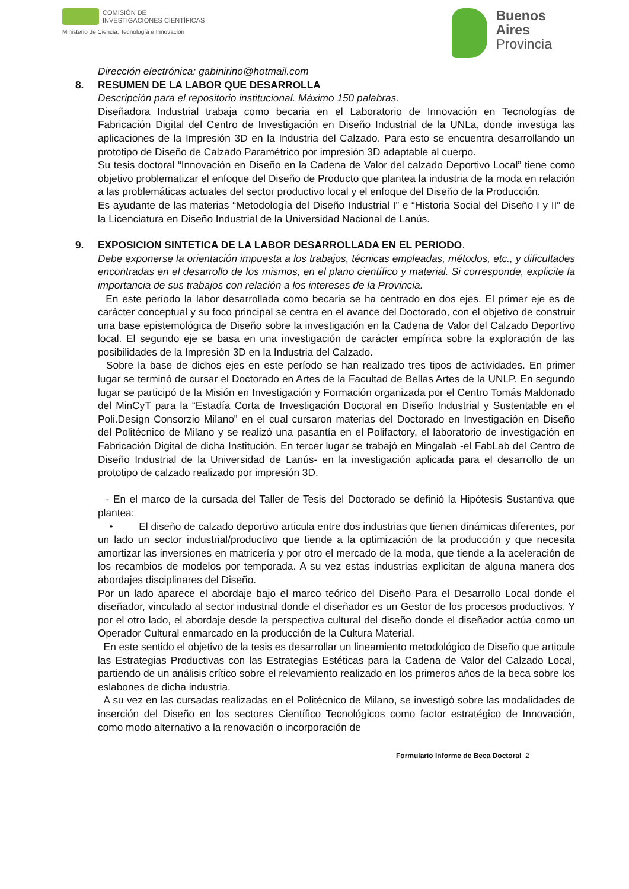COMISIÓN DE
INVESTIGACIONES CIENTÍFICAS
Ministerio de Ciencia, Tecnología e Innovación
Buenos
Aires
Provincia
Dirección electrónica: gabinirino@hotmail.com
8. RESUMEN DE LA LABOR QUE DESARROLLA
Descripción para el repositorio institucional. Máximo 150 palabras.
Diseñadora Industrial trabaja como becaria en el Laboratorio de Innovación en Tecnologías de Fabricación Digital del Centro de Investigación en Diseño Industrial de la UNLa, donde investiga las aplicaciones de la Impresión 3D en la Industria del Calzado. Para esto se encuentra desarrollando un prototipo de Diseño de Calzado Paramétrico por impresión 3D adaptable al cuerpo.
Su tesis doctoral “Innovación en Diseño en la Cadena de Valor del calzado Deportivo Local” tiene como objetivo problematizar el enfoque del Diseño de Producto que plantea la industria de la moda en relación a las problemáticas actuales del sector productivo local y el enfoque del Diseño de la Producción.
Es ayudante de las materias “Metodología del Diseño Industrial I” e “Historia Social del Diseño I y II” de la Licenciatura en Diseño Industrial de la Universidad Nacional de Lanús.
9. EXPOSICION SINTETICA DE LA LABOR DESARROLLADA EN EL PERIODO.
Debe exponerse la orientación impuesta a los trabajos, técnicas empleadas, métodos, etc., y dificultades encontradas en el desarrollo de los mismos, en el plano científico y material. Si corresponde, explicite la importancia de sus trabajos con relación a los intereses de la Provincia.
En este período la labor desarrollada como becaria se ha centrado en dos ejes. El primer eje es de carácter conceptual y su foco principal se centra en el avance del Doctorado, con el objetivo de construir una base epistemológica de Diseño sobre la investigación en la Cadena de Valor del Calzado Deportivo local. El segundo eje se basa en una investigación de carácter empírica sobre la exploración de las posibilidades de la Impresión 3D en la Industria del Calzado.
Sobre la base de dichos ejes en este período se han realizado tres tipos de actividades. En primer lugar se terminó de cursar el Doctorado en Artes de la Facultad de Bellas Artes de la UNLP. En segundo lugar se participó de la Misión en Investigación y Formación organizada por el Centro Tomás Maldonado del MinCyT para la “Estadía Corta de Investigación Doctoral en Diseño Industrial y Sustentable en el Poli.Design Consorzio Milano” en el cual cursaron materias del Doctorado en Investigación en Diseño del Politécnico de Milano y se realizó una pasantía en el Polifactory, el laboratorio de investigación en Fabricación Digital de dicha Institución. En tercer lugar se trabajó en Mingalab -el FabLab del Centro de Diseño Industrial de la Universidad de Lanús- en la investigación aplicada para el desarrollo de un prototipo de calzado realizado por impresión 3D.
- En el marco de la cursada del Taller de Tesis del Doctorado se definió la Hipótesis Sustantiva que plantea:
• El diseño de calzado deportivo articula entre dos industrias que tienen dinámicas diferentes, por un lado un sector industrial/productivo que tiende a la optimización de la producción y que necesita amortizar las inversiones en matricería y por otro el mercado de la moda, que tiende a la aceleración de los recambios de modelos por temporada. A su vez estas industrias explicitan de alguna manera dos abordajes disciplinares del Diseño.
Por un lado aparece el abordaje bajo el marco teórico del Diseño Para el Desarrollo Local donde el diseñador, vinculado al sector industrial donde el diseñador es un Gestor de los procesos productivos. Y por el otro lado, el abordaje desde la perspectiva cultural del diseño donde el diseñador actúa como un Operador Cultural enmarcado en la producción de la Cultura Material.
En este sentido el objetivo de la tesis es desarrollar un lineamiento metodológico de Diseño que articule las Estrategias Productivas con las Estrategias Estéticas para la Cadena de Valor del Calzado Local, partiendo de un análisis crítico sobre el relevamiento realizado en los primeros años de la beca sobre los eslabones de dicha industria.
A su vez en las cursadas realizadas en el Politécnico de Milano, se investigó sobre las modalidades de inserción del Diseño en los sectores Científico Tecnológicos como factor estratégico de Innovación, como modo alternativo a la renovación o incorporación de
Formulario Informe de Beca Doctoral 2